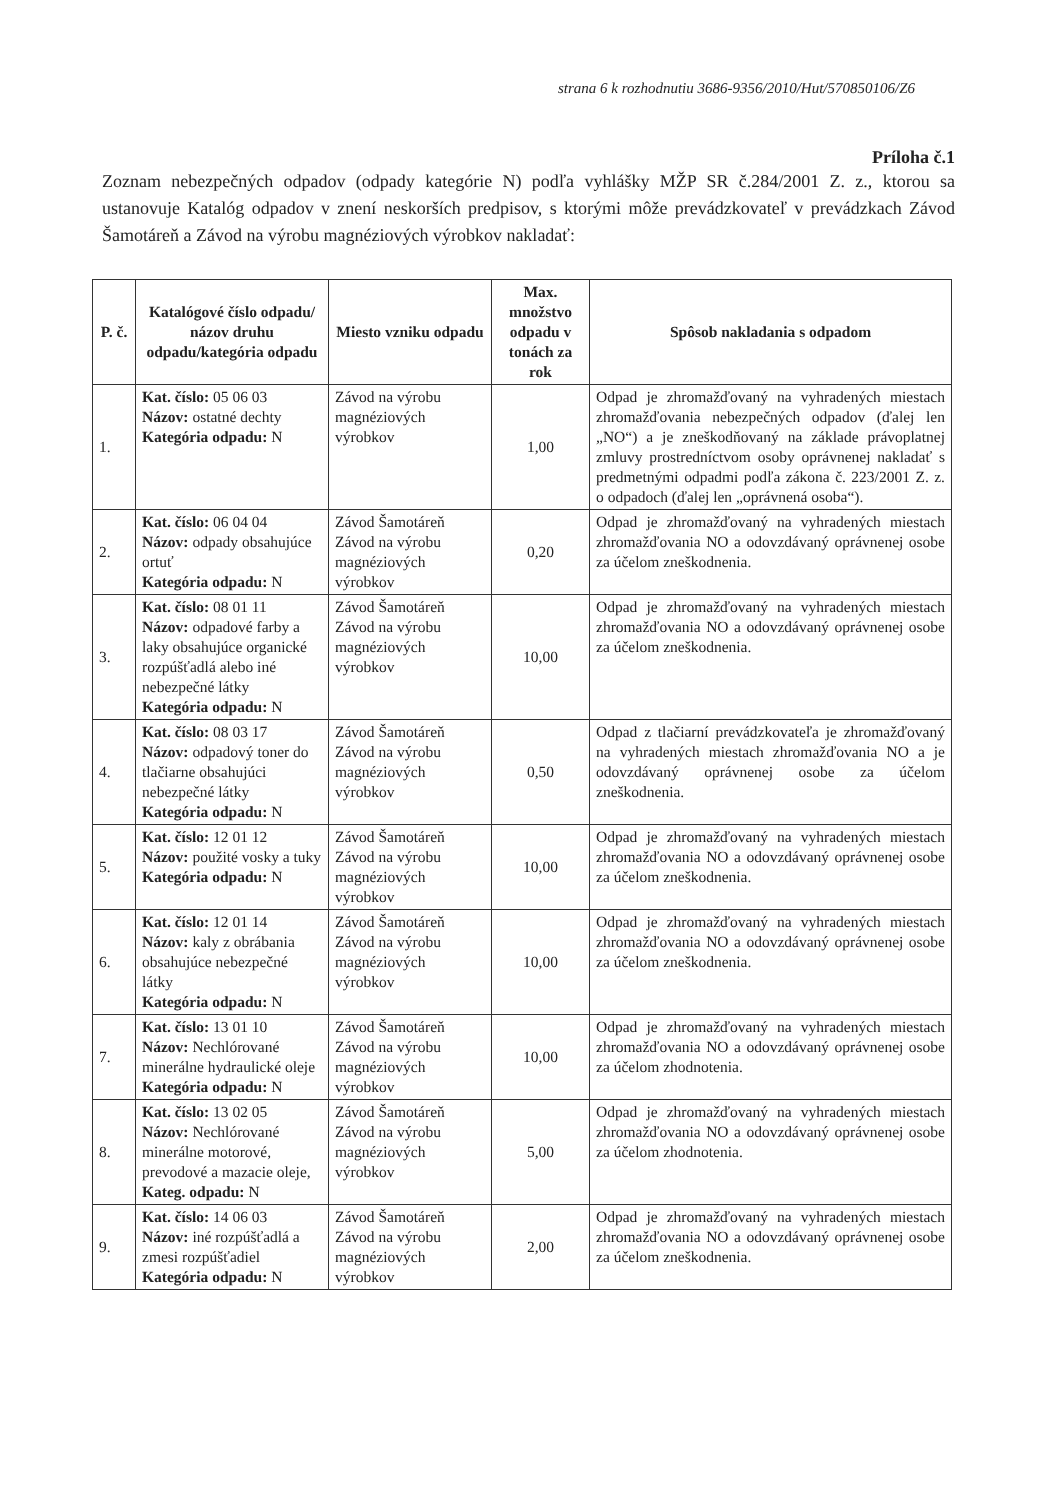strana 6 k rozhodnutiu 3686-9356/2010/Hut/570850106/Z6
Príloha č.1
Zoznam nebezpečných odpadov (odpady kategórie N) podľa vyhlášky MŽP SR č.284/2001 Z. z., ktorou sa ustanovuje Katalóg odpadov v znení neskorších predpisov, s ktorými môže prevádzkovateľ v prevádzkach Závod Šamotáreň a Závod na výrobu magnéziových výrobkov nakladať:
| P. č. | Katalógové číslo odpadu/ názov druhu odpadu/kategória odpadu | Miesto vzniku odpadu | Max. množstvo odpadu v tonách za rok | Spôsob nakladania s odpadom |
| --- | --- | --- | --- | --- |
| 1. | Kat. číslo: 05 06 03 Názov: ostatné dechty Kategória odpadu: N | Závod na výrobu magnéziových výrobkov | 1,00 | Odpad je zhromažďovaný na vyhradených miestach zhromažďovania nebezpečných odpadov (ďalej len „NO“) a je zneškodňovaný na základe právoplatnej zmluvy prostredníctvom osoby oprávnenej nakladať s predmetnými odpadmi podľa zákona č. 223/2001 Z. z. o odpadoch (ďalej len „oprávnená osoba“). |
| 2. | Kat. číslo: 06 04 04 Názov: odpady obsahujúce ortuť Kategória odpadu: N | Závod Šamotáreň Závod na výrobu magnéziových výrobkov | 0,20 | Odpad je zhromažďovaný na vyhradených miestach zhromažďovania NO a odovzdávaný oprávnenej osobe za účelom zneškodnenia. |
| 3. | Kat. číslo: 08 01 11 Názov: odpadové farby a laky obsahujúce organické rozpúšťadlá alebo iné nebezpečné látky Kategória odpadu: N | Závod Šamotáreň Závod na výrobu magnéziových výrobkov | 10,00 | Odpad je zhromažďovaný na vyhradených miestach zhromažďovania NO a odovzdávaný oprávnenej osobe za účelom zneškodnenia. |
| 4. | Kat. číslo: 08 03 17 Názov: odpadový toner do tlačiarne obsahujúci nebezpečné látky Kategória odpadu: N | Závod Šamotáreň Závod na výrobu magnéziových výrobkov | 0,50 | Odpad z tlačiarní prevádzkovateľa je zhromažďovaný na vyhradených miestach zhromažďovania NO a je odovzdávaný oprávnenej osobe za účelom zneškodnenia. |
| 5. | Kat. číslo: 12 01 12 Názov: použité vosky a tuky Kategória odpadu: N | Závod Šamotáreň Závod na výrobu magnéziových výrobkov | 10,00 | Odpad je zhromažďovaný na vyhradených miestach zhromažďovania NO a odovzdávaný oprávnenej osobe za účelom zneškodnenia. |
| 6. | Kat. číslo: 12 01 14 Názov: kaly z obrábania obsahujúce nebezpečné látky Kategória odpadu: N | Závod Šamotáreň Závod na výrobu magnéziových výrobkov | 10,00 | Odpad je zhromažďovaný na vyhradených miestach zhromažďovania NO a odovzdávaný oprávnenej osobe za účelom zneškodnenia. |
| 7. | Kat. číslo: 13 01 10 Názov: Nechlórované minerálne hydraulické oleje Kategória odpadu: N | Závod Šamotáreň Závod na výrobu magnéziových výrobkov | 10,00 | Odpad je zhromažďovaný na vyhradených miestach zhromažďovania NO a odovzdávaný oprávnenej osobe za účelom zhodnotenia. |
| 8. | Kat. číslo: 13 02 05 Názov: Nechlórované minerálne motorové, prevodové a mazacie oleje, Kateg. odpadu: N | Závod Šamotáreň Závod na výrobu magnéziových výrobkov | 5,00 | Odpad je zhromažďovaný na vyhradených miestach zhromažďovania NO a odovzdávaný oprávnenej osobe za účelom zhodnotenia. |
| 9. | Kat. číslo: 14 06 03 Názov: iné rozpúšťadlá a zmesi rozpúšťadiel Kategória odpadu: N | Závod Šamotáreň Závod na výrobu magnéziových výrobkov | 2,00 | Odpad je zhromažďovaný na vyhradených miestach zhromažďovania NO a odovzdávaný oprávnenej osobe za účelom zneškodnenia. |